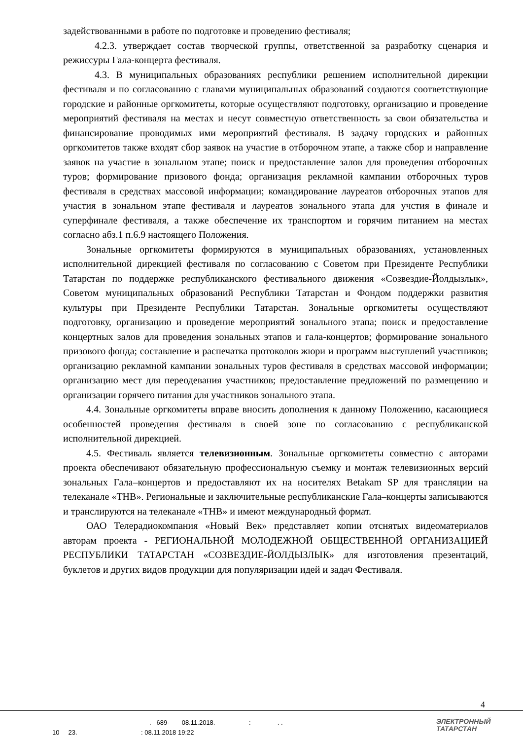задействованными в работе по подготовке и проведению фестиваля;
4.2.3. утверждает состав творческой группы, ответственной за разработку сценария и режиссуры Гала-концерта фестиваля.
4.3. В муниципальных образованиях республики решением исполнительной дирекции фестиваля и по согласованию с главами муниципальных образований создаются соответствующие городские и районные оргкомитеты, которые осуществляют подготовку, организацию и проведение мероприятий фестиваля на местах и несут совместную ответственность за свои обязательства и финансирование проводимых ими мероприятий фестиваля. В задачу городских и районных оргкомитетов также входят сбор заявок на участие в отборочном этапе, а также сбор и направление заявок на участие в зональном этапе; поиск и предоставление залов для проведения отборочных туров; формирование призового фонда; организация рекламной кампании отборочных туров фестиваля в средствах массовой информации; командирование лауреатов отборочных этапов для участия в зональном этапе фестиваля и лауреатов зонального этапа для учстия в финале и суперфинале фестиваля, а также обеспечение их транспортом и горячим питанием на местах согласно абз.1 п.6.9 настоящего Положения.
Зональные оргкомитеты формируются в муниципальных образованиях, установленных исполнительной дирекцией фестиваля по согласованию с Советом при Президенте Республики Татарстан по поддержке республиканского фестивального движения «Созвездие-Йолдызлык», Советом муниципальных образований Республики Татарстан и Фондом поддержки развития культуры при Президенте Республики Татарстан. Зональные оргкомитеты осуществляют подготовку, организацию и проведение мероприятий зонального этапа; поиск и предоставление концертных залов для проведения зональных этапов и гала-концертов; формирование зонального призового фонда; составление и распечатка протоколов жюри и программ выступлений участников; организацию рекламной кампании зональных туров фестиваля в средствах массовой информации; организацию мест для переодевания участников; предоставление предложений по размещению и организации горячего питания для участников зонального этапа.
4.4. Зональные оргкомитеты вправе вносить дополнения к данному Положению, касающиеся особенностей проведения фестиваля в своей зоне по согласованию с республиканской исполнительной дирекцией.
4.5. Фестиваль является телевизионным. Зональные оргкомитеты совместно с авторами проекта обеспечивают обязательную профессиональную съемку и монтаж телевизионных версий зональных Гала–концертов и предоставляют их на носителях Betakam SP для трансляции на телеканале «ТНВ». Региональные и заключительные республиканские Гала–концерты записываются и транслируются на телеканале «ТНВ» и имеют международный формат.
ОАО Телерадиокомпания «Новый Век» представляет копии отснятых видеоматериалов авторам проекта - РЕГИОНАЛЬНОЙ МОЛОДЕЖНОЙ ОБЩЕСТВЕННОЙ ОРГАНИЗАЦИЕЙ РЕСПУБЛИКИ ТАТАРСТАН «СОЗВЕЗДИЕ-ЙОЛДЫЗЛЫК» для изготовления презентаций, буклетов и других видов продукции для популяризации идей и задач Фестиваля.
4
. 689- 08.11.2018. : . .
10 23. : 08.11.2018 19:22
ЭЛЕКТРОННЫЙ
ТАТАРСТАН